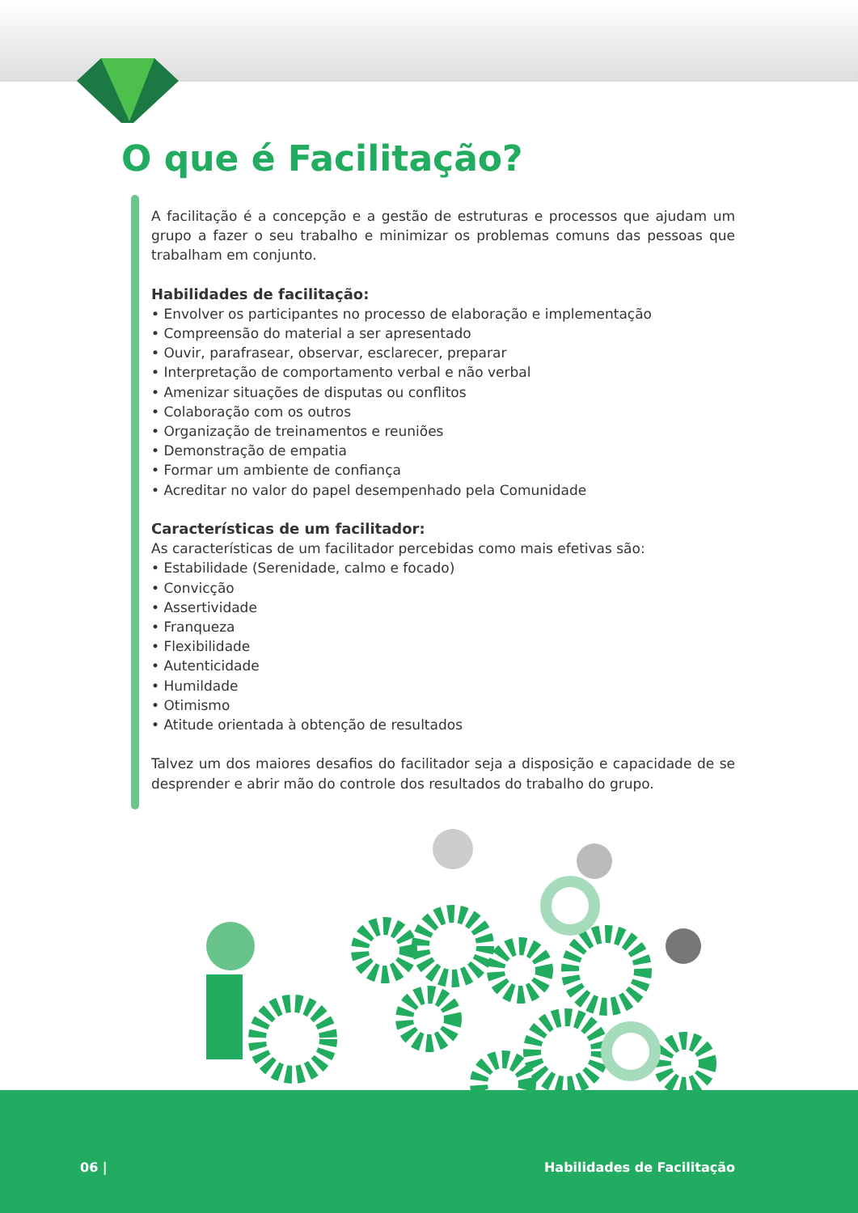O que é Facilitação?
A facilitação é a concepção e a gestão de estruturas e processos que ajudam um grupo a fazer o seu trabalho e minimizar os problemas comuns das pessoas que trabalham em conjunto.
Habilidades de facilitação:
• Envolver os participantes no processo de elaboração e implementação
• Compreensão do material a ser apresentado
• Ouvir, parafrasear, observar, esclarecer, preparar
• Interpretação de comportamento verbal e não verbal
• Amenizar situações de disputas ou conflitos
• Colaboração com os outros
• Organização de treinamentos e reuniões
• Demonstração de empatia
• Formar um ambiente de confiança
• Acreditar no valor do papel desempenhado pela Comunidade
Características de um facilitador:
As características de um facilitador percebidas como mais efetivas são:
• Estabilidade (Serenidade, calmo e focado)
• Convicção
• Assertividade
• Franqueza
• Flexibilidade
• Autenticidade
• Humildade
• Otimismo
• Atitude orientada à obtenção de resultados
Talvez um dos maiores desafios do facilitador seja a disposição e capacidade de se desprender e abrir mão do controle dos resultados do trabalho do grupo.
06 | Habilidades de Facilitação